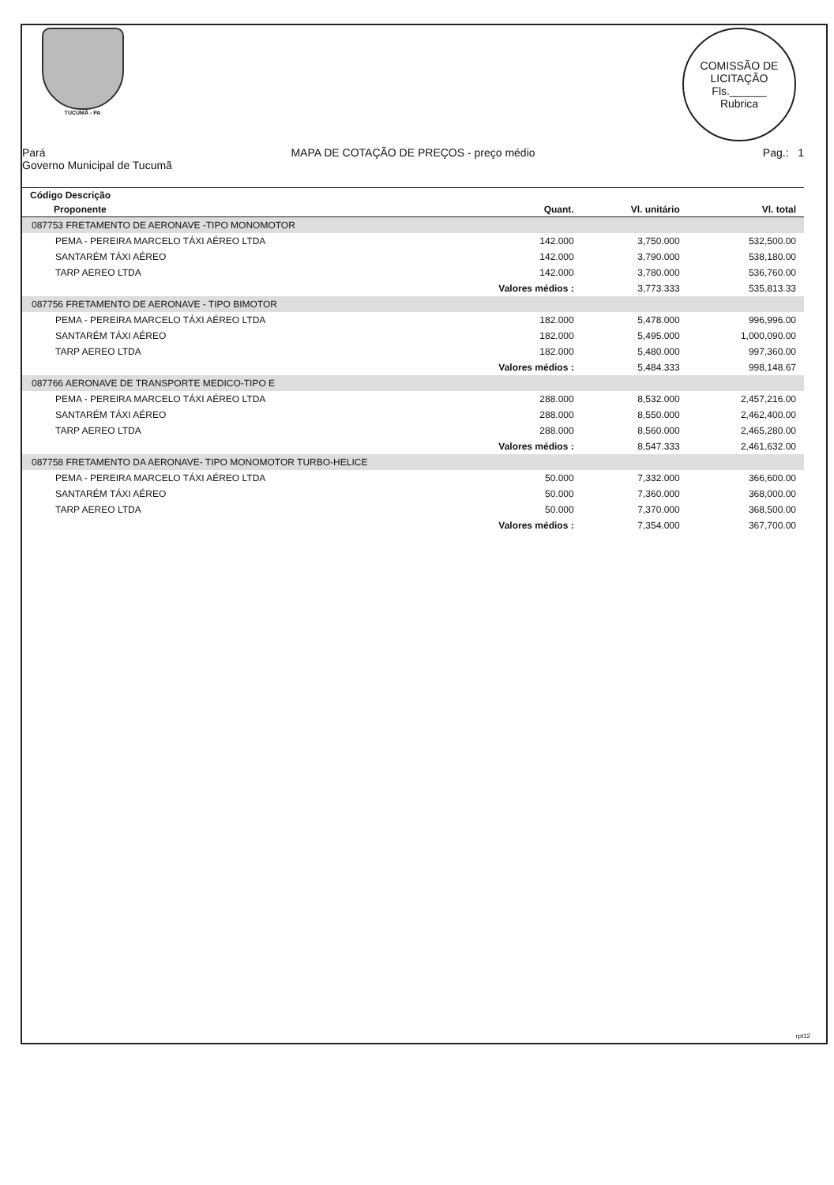rpt12
TUCUMÃ - PA
COMISSÃO DE LICITAÇÃO
Fls.______
Rubrica
Pará
Governo Municipal de Tucumã
MAPA DE COTAÇÃO DE PREÇOS - preço médio
Pag.: 1
| Código Descrição | | | |
| --- | --- | --- | --- |
| Proponente | Quant. | Vl. unitário | Vl. total |
| 087753 FRETAMENTO DE AERONAVE -TIPO MONOMOTOR | | | |
| PEMA - PEREIRA MARCELO TÁXI AÉREO LTDA | 142.000 | 3,750.000 | 532,500.00 |
| SANTARÉM TÁXI AÉREO | 142.000 | 3,790.000 | 538,180.00 |
| TARP AEREO LTDA | 142.000 | 3,780.000 | 536,760.00 |
| | Valores médios : | 3,773.333 | 535,813.33 |
| 087756 FRETAMENTO DE AERONAVE - TIPO BIMOTOR | | | |
| PEMA - PEREIRA MARCELO TÁXI AÉREO LTDA | 182.000 | 5,478.000 | 996,996.00 |
| SANTARÉM TÁXI AÉREO | 182.000 | 5,495.000 | 1,000,090.00 |
| TARP AEREO LTDA | 182.000 | 5,480.000 | 997,360.00 |
| | Valores médios : | 5,484.333 | 998,148.67 |
| 087766 AERONAVE DE TRANSPORTE MEDICO-TIPO E | | | |
| PEMA - PEREIRA MARCELO TÁXI AÉREO LTDA | 288.000 | 8,532.000 | 2,457,216.00 |
| SANTARÉM TÁXI AÉREO | 288.000 | 8,550.000 | 2,462,400.00 |
| TARP AEREO LTDA | 288.000 | 8,560.000 | 2,465,280.00 |
| | Valores médios : | 8,547.333 | 2,461,632.00 |
| 087758 FRETAMENTO DA AERONAVE- TIPO MONOMOTOR TURBO-HELICE | | | |
| PEMA - PEREIRA MARCELO TÁXI AÉREO LTDA | 50.000 | 7,332.000 | 366,600.00 |
| SANTARÉM TÁXI AÉREO | 50.000 | 7,360.000 | 368,000.00 |
| TARP AEREO LTDA | 50.000 | 7,370.000 | 368,500.00 |
| | Valores médios : | 7,354.000 | 367,700.00 |